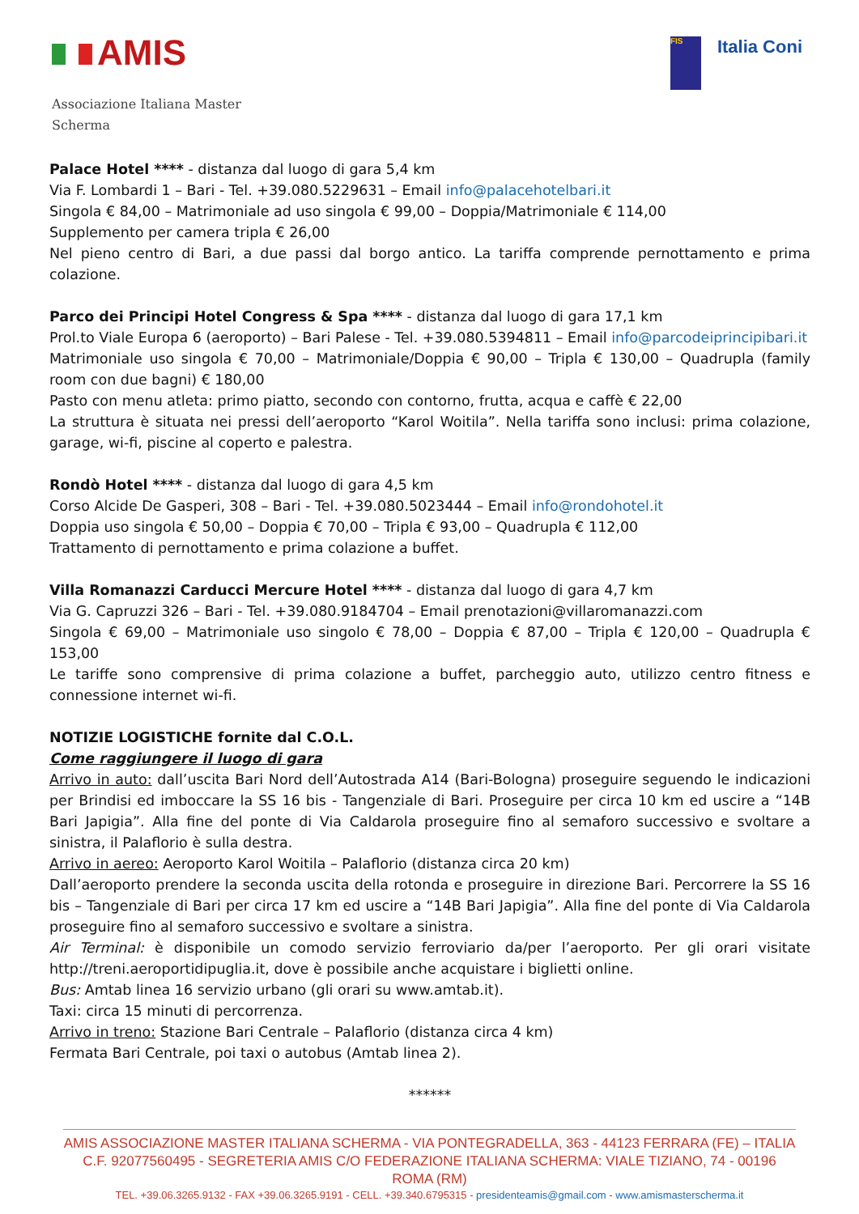AMIS
Associazione Italiana Master Scherma
FIS Italia Coni
Palace Hotel **** - distanza dal luogo di gara 5,4 km
Via F. Lombardi 1 – Bari - Tel. +39.080.5229631 – Email info@palacehotelbari.it
Singola € 84,00 – Matrimoniale ad uso singola € 99,00 – Doppia/Matrimoniale € 114,00
Supplemento per camera tripla € 26,00
Nel pieno centro di Bari, a due passi dal borgo antico. La tariffa comprende pernottamento e prima colazione.
Parco dei Principi Hotel Congress & Spa **** - distanza dal luogo di gara 17,1 km
Prol.to Viale Europa 6 (aeroporto) – Bari Palese - Tel. +39.080.5394811 – Email info@parcodeiprincipibari.it
Matrimoniale uso singola € 70,00 – Matrimoniale/Doppia € 90,00 – Tripla € 130,00 – Quadrupla (family room con due bagni) € 180,00
Pasto con menu atleta: primo piatto, secondo con contorno, frutta, acqua e caffè € 22,00
La struttura è situata nei pressi dell’aeroporto “Karol Woitila”. Nella tariffa sono inclusi: prima colazione, garage, wi-fi, piscine al coperto e palestra.
Rondò Hotel **** - distanza dal luogo di gara 4,5 km
Corso Alcide De Gasperi, 308 – Bari - Tel. +39.080.5023444 – Email info@rondohotel.it
Doppia uso singola € 50,00 – Doppia € 70,00 – Tripla € 93,00 – Quadrupla € 112,00
Trattamento di pernottamento e prima colazione a buffet.
Villa Romanazzi Carducci Mercure Hotel **** - distanza dal luogo di gara 4,7 km
Via G. Capruzzi 326 – Bari - Tel. +39.080.9184704 – Email prenotazioni@villaromanazzi.com
Singola € 69,00 – Matrimoniale uso singolo € 78,00 – Doppia € 87,00 – Tripla € 120,00 – Quadrupla € 153,00
Le tariffe sono comprensive di prima colazione a buffet, parcheggio auto, utilizzo centro fitness e connessione internet wi-fi.
NOTIZIE LOGISTICHE fornite dal C.O.L.
Come raggiungere il luogo di gara
Arrivo in auto: dall’uscita Bari Nord dell’Autostrada A14 (Bari-Bologna) proseguire seguendo le indicazioni per Brindisi ed imboccare la SS 16 bis - Tangenziale di Bari. Proseguire per circa 10 km ed uscire a “14B Bari Japigia”. Alla fine del ponte di Via Caldarola proseguire fino al semaforo successivo e svoltare a sinistra, il Palaflorio è sulla destra.
Arrivo in aereo: Aeroporto Karol Woitila – Palaflorio (distanza circa 20 km)
Dall’aeroporto prendere la seconda uscita della rotonda e proseguire in direzione Bari. Percorrere la SS 16 bis – Tangenziale di Bari per circa 17 km ed uscire a “14B Bari Japigia”. Alla fine del ponte di Via Caldarola proseguire fino al semaforo successivo e svoltare a sinistra.
Air Terminal: è disponibile un comodo servizio ferroviario da/per l’aeroporto. Per gli orari visitate http://treni.aeroportidipuglia.it, dove è possibile anche acquistare i biglietti online.
Bus: Amtab linea 16 servizio urbano (gli orari su www.amtab.it).
Taxi: circa 15 minuti di percorrenza.
Arrivo in treno: Stazione Bari Centrale – Palaflorio (distanza circa 4 km)
Fermata Bari Centrale, poi taxi o autobus (Amtab linea 2).
******
AMIS ASSOCIAZIONE MASTER ITALIANA SCHERMA - VIA PONTEGRADELLA, 363 - 44123 FERRARA (FE) – ITALIA
C.F. 92077560495 - SEGRETERIA AMIS C/O FEDERAZIONE ITALIANA SCHERMA: VIALE TIZIANO, 74 - 00196 ROMA (RM)
TEL. +39.06.3265.9132 - FAX +39.06.3265.9191 - CELL. +39.340.6795315 - presidenteamis@gmail.com - www.amismasterscherma.it